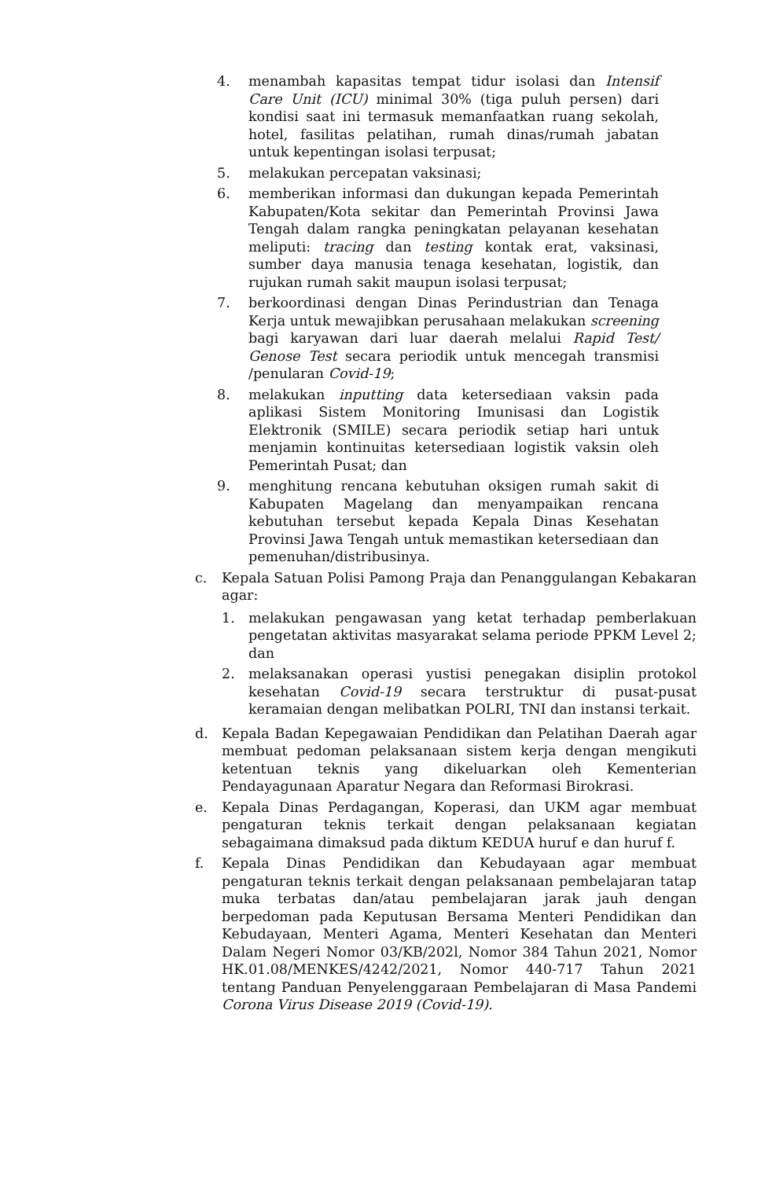4. menambah kapasitas tempat tidur isolasi dan Intensif Care Unit (ICU) minimal 30% (tiga puluh persen) dari kondisi saat ini termasuk memanfaatkan ruang sekolah, hotel, fasilitas pelatihan, rumah dinas/rumah jabatan untuk kepentingan isolasi terpusat;
5. melakukan percepatan vaksinasi;
6. memberikan informasi dan dukungan kepada Pemerintah Kabupaten/Kota sekitar dan Pemerintah Provinsi Jawa Tengah dalam rangka peningkatan pelayanan kesehatan meliputi: tracing dan testing kontak erat, vaksinasi, sumber daya manusia tenaga kesehatan, logistik, dan rujukan rumah sakit maupun isolasi terpusat;
7. berkoordinasi dengan Dinas Perindustrian dan Tenaga Kerja untuk mewajibkan perusahaan melakukan screening bagi karyawan dari luar daerah melalui Rapid Test/ Genose Test secara periodik untuk mencegah transmisi /penularan Covid-19;
8. melakukan inputting data ketersediaan vaksin pada aplikasi Sistem Monitoring Imunisasi dan Logistik Elektronik (SMILE) secara periodik setiap hari untuk menjamin kontinuitas ketersediaan logistik vaksin oleh Pemerintah Pusat; dan
9. menghitung rencana kebutuhan oksigen rumah sakit di Kabupaten Magelang dan menyampaikan rencana kebutuhan tersebut kepada Kepala Dinas Kesehatan Provinsi Jawa Tengah untuk memastikan ketersediaan dan pemenuhan/distribusinya.
c. Kepala Satuan Polisi Pamong Praja dan Penanggulangan Kebakaran agar:
1. melakukan pengawasan yang ketat terhadap pemberlakuan pengetatan aktivitas masyarakat selama periode PPKM Level 2; dan
2. melaksanakan operasi yustisi penegakan disiplin protokol kesehatan Covid-19 secara terstruktur di pusat-pusat keramaian dengan melibatkan POLRI, TNI dan instansi terkait.
d. Kepala Badan Kepegawaian Pendidikan dan Pelatihan Daerah agar membuat pedoman pelaksanaan sistem kerja dengan mengikuti ketentuan teknis yang dikeluarkan oleh Kementerian Pendayagunaan Aparatur Negara dan Reformasi Birokrasi.
e. Kepala Dinas Perdagangan, Koperasi, dan UKM agar membuat pengaturan teknis terkait dengan pelaksanaan kegiatan sebagaimana dimaksud pada diktum KEDUA huruf e dan huruf f.
f. Kepala Dinas Pendidikan dan Kebudayaan agar membuat pengaturan teknis terkait dengan pelaksanaan pembelajaran tatap muka terbatas dan/atau pembelajaran jarak jauh dengan berpedoman pada Keputusan Bersama Menteri Pendidikan dan Kebudayaan, Menteri Agama, Menteri Kesehatan dan Menteri Dalam Negeri Nomor 03/KB/202l, Nomor 384 Tahun 2021, Nomor HK.01.08/MENKES/4242/2021, Nomor 440-717 Tahun 2021 tentang Panduan Penyelenggaraan Pembelajaran di Masa Pandemi Corona Virus Disease 2019 (Covid-19).